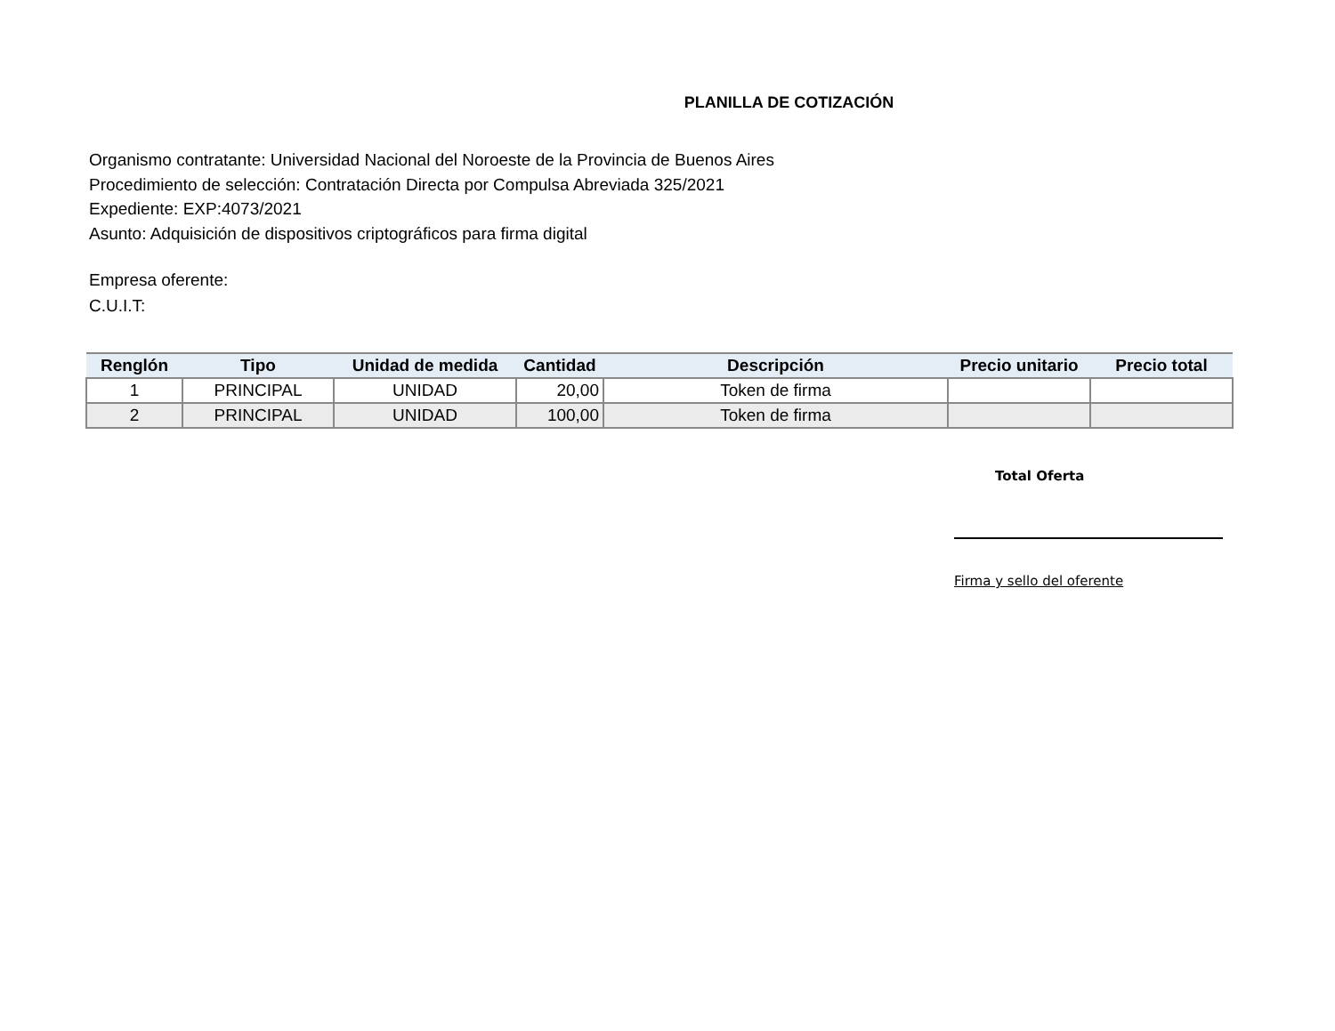PLANILLA DE COTIZACIÓN
Organismo contratante: Universidad Nacional del Noroeste de la Provincia de Buenos Aires
Procedimiento de selección: Contratación Directa por Compulsa Abreviada 325/2021
Expediente: EXP:4073/2021
Asunto: Adquisición de dispositivos criptográficos para firma digital
Empresa oferente:
C.U.I.T:
| Renglón | Tipo | Unidad de medida | Cantidad | Descripción | Precio unitario | Precio total |
| --- | --- | --- | --- | --- | --- | --- |
| 1 | PRINCIPAL | UNIDAD | 20,00 | Token de firma | | |
| 2 | PRINCIPAL | UNIDAD | 100,00 | Token de firma | | |
Total Oferta
Firma y sello del oferente